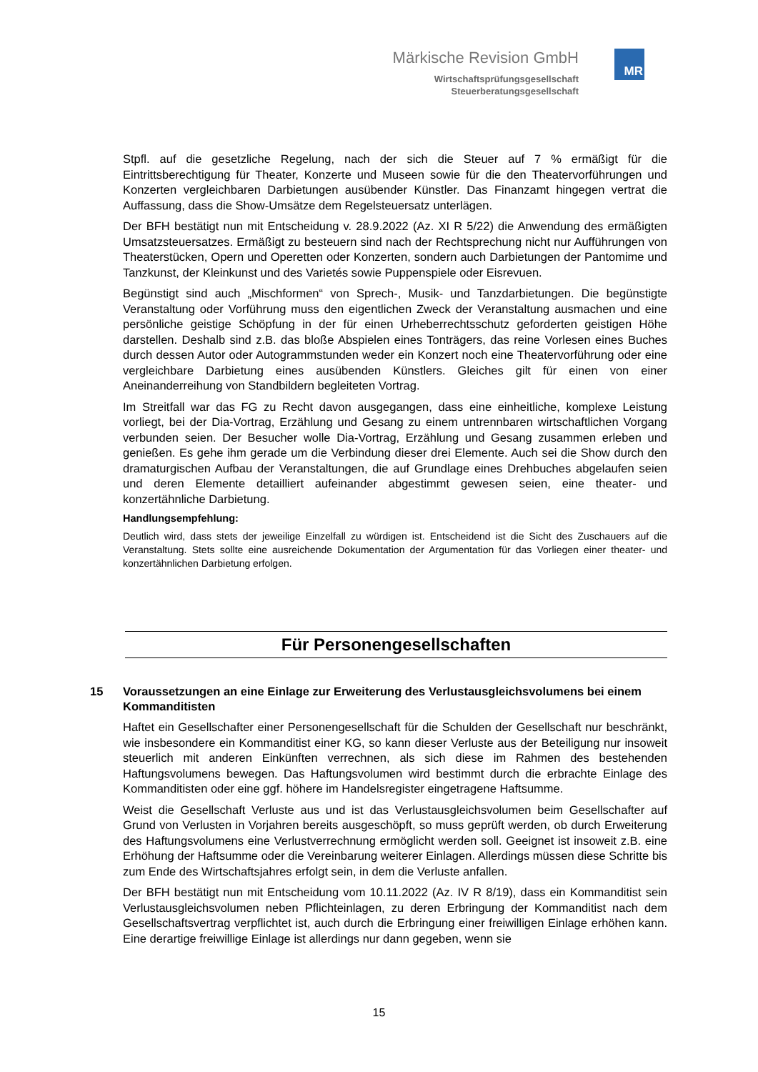MR
Märkische Revision GmbH
Wirtschaftsprüfungsgesellschaft
Steuerberatungsgesellschaft
Stpfl. auf die gesetzliche Regelung, nach der sich die Steuer auf 7 % ermäßigt für die Eintrittsberechtigung für Theater, Konzerte und Museen sowie für die den Theatervorführungen und Konzerten vergleichbaren Darbietungen ausübender Künstler. Das Finanzamt hingegen vertrat die Auffassung, dass die Show-Umsätze dem Regelsteuersatz unterlägen.
Der BFH bestätigt nun mit Entscheidung v. 28.9.2022 (Az. XI R 5/22) die Anwendung des ermäßigten Umsatzsteuersatzes. Ermäßigt zu besteuern sind nach der Rechtsprechung nicht nur Aufführungen von Theaterstücken, Opern und Operetten oder Konzerten, sondern auch Darbietungen der Pantomime und Tanzkunst, der Kleinkunst und des Varietés sowie Puppenspiele oder Eisrevuen.
Begünstigt sind auch „Mischformen“ von Sprech-, Musik- und Tanzdarbietungen. Die begünstigte Veranstaltung oder Vorführung muss den eigentlichen Zweck der Veranstaltung ausmachen und eine persönliche geistige Schöpfung in der für einen Urheberrechtsschutz geforderten geistigen Höhe darstellen. Deshalb sind z.B. das bloße Abspielen eines Tonträgers, das reine Vorlesen eines Buches durch dessen Autor oder Autogrammstunden weder ein Konzert noch eine Theatervorführung oder eine vergleichbare Darbietung eines ausübenden Künstlers. Gleiches gilt für einen von einer Aneinanderreihung von Standbildern begleiteten Vortrag.
Im Streitfall war das FG zu Recht davon ausgegangen, dass eine einheitliche, komplexe Leistung vorliegt, bei der Dia-Vortrag, Erzählung und Gesang zu einem untrennbaren wirtschaftlichen Vorgang verbunden seien. Der Besucher wolle Dia-Vortrag, Erzählung und Gesang zusammen erleben und genießen. Es gehe ihm gerade um die Verbindung dieser drei Elemente. Auch sei die Show durch den dramaturgischen Aufbau der Veranstaltungen, die auf Grundlage eines Drehbuches abgelaufen seien und deren Elemente detailliert aufeinander abgestimmt gewesen seien, eine theater- und konzertähnliche Darbietung.
Handlungsempfehlung:
Deutlich wird, dass stets der jeweilige Einzelfall zu würdigen ist. Entscheidend ist die Sicht des Zuschauers auf die Veranstaltung. Stets sollte eine ausreichende Dokumentation der Argumentation für das Vorliegen einer theater- und konzertähnlichen Darbietung erfolgen.
Für Personengesellschaften
15 Voraussetzungen an eine Einlage zur Erweiterung des Verlustausgleichsvolumens bei einem Kommanditisten
Haftet ein Gesellschafter einer Personengesellschaft für die Schulden der Gesellschaft nur beschränkt, wie insbesondere ein Kommanditist einer KG, so kann dieser Verluste aus der Beteiligung nur insoweit steuerlich mit anderen Einkünften verrechnen, als sich diese im Rahmen des bestehenden Haftungsvolumens bewegen. Das Haftungsvolumen wird bestimmt durch die erbrachte Einlage des Kommanditisten oder eine ggf. höhere im Handelsregister eingetragene Haftsumme.
Weist die Gesellschaft Verluste aus und ist das Verlustausgleichsvolumen beim Gesellschafter auf Grund von Verlusten in Vorjahren bereits ausgeschöpft, so muss geprüft werden, ob durch Erweiterung des Haftungsvolumens eine Verlustverrechnung ermöglicht werden soll. Geeignet ist insoweit z.B. eine Erhöhung der Haftsumme oder die Vereinbarung weiterer Einlagen. Allerdings müssen diese Schritte bis zum Ende des Wirtschaftsjahres erfolgt sein, in dem die Verluste anfallen.
Der BFH bestätigt nun mit Entscheidung vom 10.11.2022 (Az. IV R 8/19), dass ein Kommanditist sein Verlustausgleichsvolumen neben Pflichteinlagen, zu deren Erbringung der Kommanditist nach dem Gesellschaftsvertrag verpflichtet ist, auch durch die Erbringung einer freiwilligen Einlage erhöhen kann. Eine derartige freiwillige Einlage ist allerdings nur dann gegeben, wenn sie
15